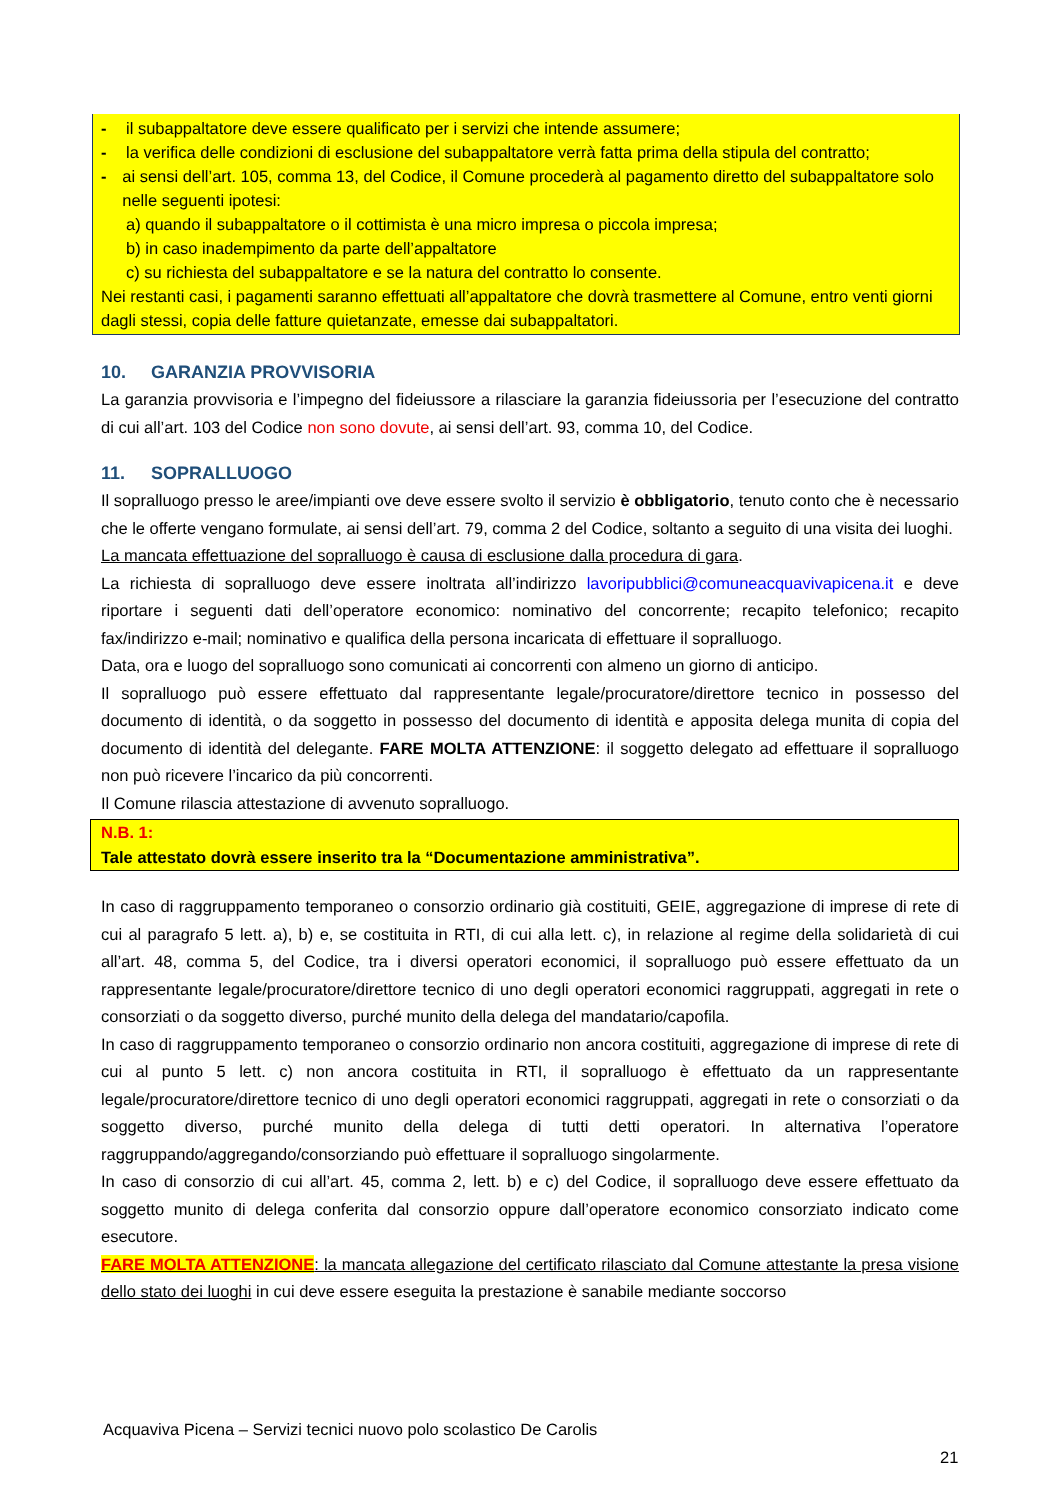- il subappaltatore deve essere qualificato per i servizi che intende assumere;
- la verifica delle condizioni di esclusione del subappaltatore verrà fatta prima della stipula del contratto;
- ai sensi dell’art. 105, comma 13, del Codice, il Comune procederà al pagamento diretto del subappaltatore solo nelle seguenti ipotesi:
a) quando il subappaltatore o il cottimista è una micro impresa o piccola impresa;
b) in caso inadempimento da parte dell’appaltatore
c) su richiesta del subappaltatore e se la natura del contratto lo consente.
Nei restanti casi, i pagamenti saranno effettuati all’appaltatore che dovrà trasmettere al Comune, entro venti giorni dagli stessi, copia delle fatture quietanzate, emesse dai subappaltatori.
10. GARANZIA PROVVISORIA
La garanzia provvisoria e l’impegno del fideiussore a rilasciare la garanzia fideiussoria per l’esecuzione del contratto di cui all’art. 103 del Codice non sono dovute, ai sensi dell’art. 93, comma 10, del Codice.
11. SOPRALLUOGO
Il sopralluogo presso le aree/impianti ove deve essere svolto il servizio è obbligatorio, tenuto conto che è necessario che le offerte vengano formulate, ai sensi dell’art. 79, comma 2 del Codice, soltanto a seguito di una visita dei luoghi.
La mancata effettuazione del sopralluogo è causa di esclusione dalla procedura di gara.
La richiesta di sopralluogo deve essere inoltrata all’indirizzo lavoripubblici@comuneacquavivapicena.it e deve riportare i seguenti dati dell’operatore economico: nominativo del concorrente; recapito telefonico; recapito fax/indirizzo e-mail; nominativo e qualifica della persona incaricata di effettuare il sopralluogo.
Data, ora e luogo del sopralluogo sono comunicati ai concorrenti con almeno un giorno di anticipo.
Il sopralluogo può essere effettuato dal rappresentante legale/procuratore/direttore tecnico in possesso del documento di identità, o da soggetto in possesso del documento di identità e apposita delega munita di copia del documento di identità del delegante. FARE MOLTA ATTENZIONE: il soggetto delegato ad effettuare il sopralluogo non può ricevere l’incarico da più concorrenti.
Il Comune rilascia attestazione di avvenuto sopralluogo.
N.B. 1:
Tale attestato dovrà essere inserito tra la “Documentazione amministrativa”.
In caso di raggruppamento temporaneo o consorzio ordinario già costituiti, GEIE, aggregazione di imprese di rete di cui al paragrafo 5 lett. a), b) e, se costituita in RTI, di cui alla lett. c), in relazione al regime della solidarietà di cui all’art. 48, comma 5, del Codice, tra i diversi operatori economici, il sopralluogo può essere effettuato da un rappresentante legale/procuratore/direttore tecnico di uno degli operatori economici raggruppati, aggregati in rete o consorziati o da soggetto diverso, purché munito della delega del mandatario/capofila.
In caso di raggruppamento temporaneo o consorzio ordinario non ancora costituiti, aggregazione di imprese di rete di cui al punto 5 lett. c) non ancora costituita in RTI, il sopralluogo è effettuato da un rappresentante legale/procuratore/direttore tecnico di uno degli operatori economici raggruppati, aggregati in rete o consorziati o da soggetto diverso, purché munito della delega di tutti detti operatori. In alternativa l’operatore raggruppando/aggregando/consorziando può effettuare il sopralluogo singolarmente.
In caso di consorzio di cui all’art. 45, comma 2, lett. b) e c) del Codice, il sopralluogo deve essere effettuato da soggetto munito di delega conferita dal consorzio oppure dall’operatore economico consorziato indicato come esecutore.
FARE MOLTA ATTENZIONE: la mancata allegazione del certificato rilasciato dal Comune attestante la presa visione dello stato dei luoghi in cui deve essere eseguita la prestazione è sanabile mediante soccorso
Acquaviva Picena – Servizi tecnici nuovo polo scolastico De Carolis
21